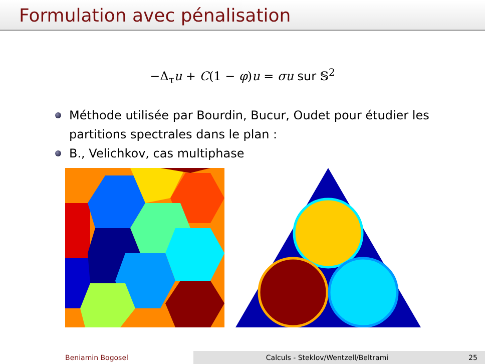Formulation avec pénalisation
−Δ<sub>τ</sub>u + C(1 − φ)u = σu sur 𝕊<sup>2</sup>
Méthode utilisée par Bourdin, Bucur, Oudet pour étudier les partitions spectrales dans le plan :
B., Velichkov, cas multiphase
Beniamin Bogosel Calculs - Steklov/Wentzell/Beltrami 25